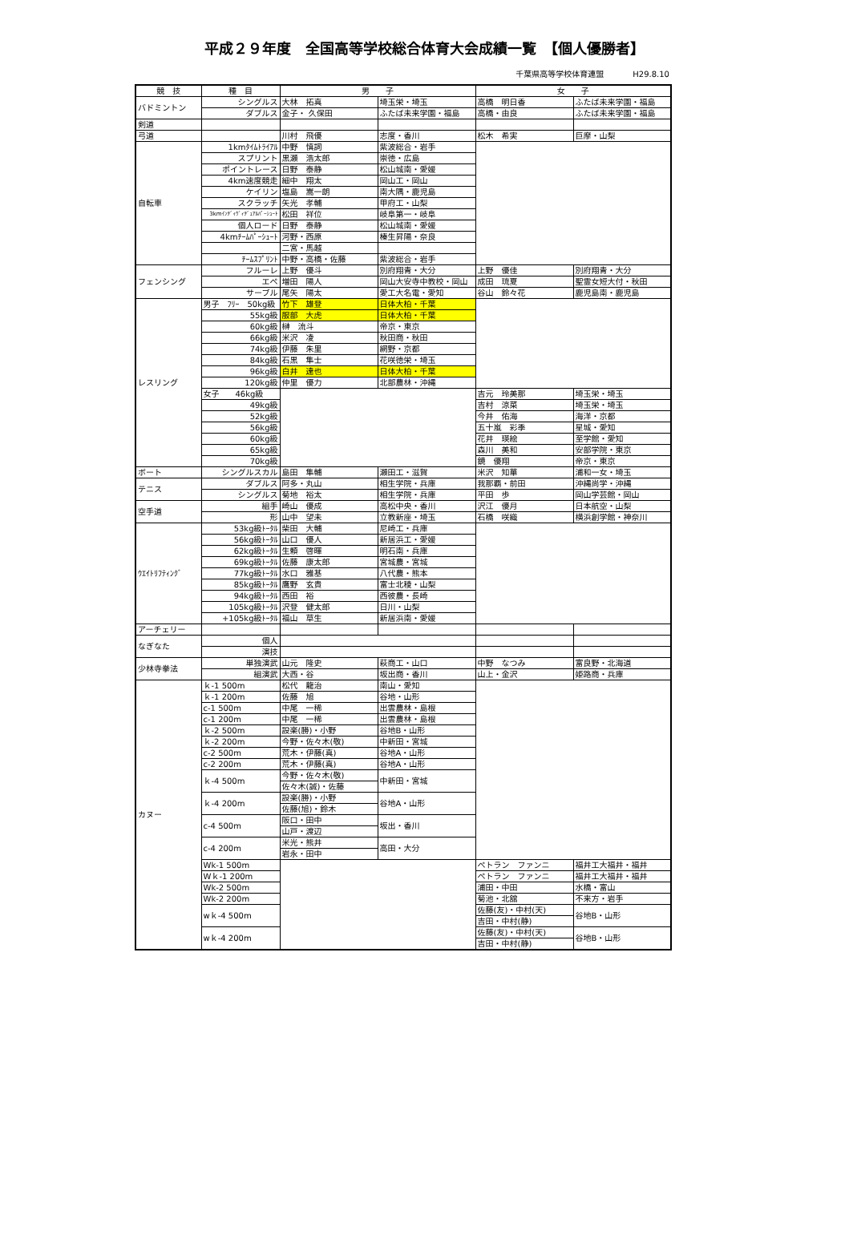平成２９年度　全国高等学校総合体育大会成績一覧　【個人優勝者】
千葉県高等学校体育連盟 H29.8.10
| 競 技 | 種 目 | 男 子 | | 女 子 | |
| --- | --- | --- | --- | --- | --- |
| バドミントン | シングルス | 大林 拓真 | 埼玉栄・埼玉 | 高橋 明日香 | ふたば未来学園・福島 |
| | ダブルス | 金子・ 久保田 | ふたば未来学園・福島 | 高橋・由良 | ふたば未来学園・福島 |
| 剣道 | | | | | |
| 弓道 | | 川村 飛優 | 志度・香川 | 松木 希実 | 巨摩・山梨 |
| 自転車 | 1kmﾀｲﾑﾄﾗｲｱﾙ | 中野 慎詞 | 紫波総合・岩手 | | |
| | スプリント | 黒瀬 浩太郎 | 崇徳・広島 | | |
| | ポイントレース | 日野 泰静 | 松山城南・愛媛 | | |
| | 4km速度競走 | 細中 翔太 | 岡山工・岡山 | | |
| | ケイリン | 塩島 嵩一朗 | 南大隅・鹿児島 | | |
| | スクラッチ | 矢光 孝輔 | 甲府工・山梨 | | |
| | 3kmｲﾝﾃﾞｨｳﾞｨﾃﾞｭｱﾙﾊﾟｰｼｭｰﾄ | 松田 祥位 | 岐阜第一・岐阜 | | |
| | 個人ロード | 日野 泰静 | 松山城南・愛媛 | | |
| | 4kmﾁｰﾑﾊﾟｰｼｭｰﾄ | 河野・西原 | 榛生昇陽・奈良 | | |
| | | 二宮・馬越 | | | |
| | ﾁｰﾑｽﾌﾟﾘﾝﾄ | 中野・高橋・佐藤 | 紫波総合・岩手 | | |
| フェンシング | フルーレ | 上野 優斗 | 別府翔青・大分 | 上野 優佳 | 別府翔青・大分 |
| | エペ | 増田 陽人 | 岡山大安寺中教校・岡山 | 成田 琉夏 | 聖霊女短大付・秋田 |
| | サーブル | 尾矢 陽太 | 愛工大名電・愛知 | 谷山 鈴々花 | 鹿児島南・鹿児島 |
| レスリング | 男子 ﾌﾘｰ 50kg級 | 竹下 雄登 | 日体大柏・千葉 | | |
| | 55kg級 | 服部 大虎 | 日体大柏・千葉 | | |
| | 60kg級 | 榊 流斗 | 帝京・東京 | | |
| | 66kg級 | 米沢 凌 | 秋田商・秋田 | | |
| | 74kg級 | 伊藤 朱里 | 網野・京都 | | |
| | 84kg級 | 石黒 隼士 | 花咲徳栄・埼玉 | | |
| | 96kg級 | 白井 達也 | 日体大柏・千葉 | | |
| | 120kg級 | 仲里 優力 | 北部農林・沖縄 | | |
| | 女子 46kg級 | | | 吉元 玲美那 | 埼玉栄・埼玉 |
| | 49kg級 | | | 吉村 涼菜 | 埼玉栄・埼玉 |
| | 52kg級 | | | 今井 佑海 | 海洋・京都 |
| | 56kg級 | | | 五十嵐 彩季 | 星城・愛知 |
| | 60kg級 | | | 花井 瑛絵 | 至学館・愛知 |
| | 65kg級 | | | 森川 美和 | 安部学院・東京 |
| | 70kg級 | | | 鏡 優翔 | 帝京・東京 |
| ボート | シングルスカル | 島田 隼輔 | 瀬田工・滋賀 | 米沢 知華 | 浦和一女・埼玉 |
| テニス | ダブルス | 阿多・丸山 | 相生学院・兵庫 | 我那覇・前田 | 沖縄尚学・沖縄 |
| | シングルス | 菊地 裕太 | 相生学院・兵庫 | 平田 歩 | 岡山学芸館・岡山 |
| 空手道 | 組手 | 崎山 優成 | 高松中央・香川 | 沢江 優月 | 日本航空・山梨 |
| | 形 | 山中 望未 | 立教新座・埼玉 | 石橋 咲織 | 横浜創学館・神奈川 |
| ｳｴｲﾄﾘﾌﾃｨﾝｸﾞ | 53kg級ﾄｰﾀﾙ | 柴田 大輔 | 尼崎工・兵庫 | | |
| | 56kg級ﾄｰﾀﾙ | 山口 優人 | 新居浜工・愛媛 | | |
| | 62kg級ﾄｰﾀﾙ | 生頼 啓暉 | 明石南・兵庫 | | |
| | 69kg級ﾄｰﾀﾙ | 佐藤 康太郎 | 宮城農・宮城 | | |
| | 77kg級ﾄｰﾀﾙ | 水口 雅基 | 八代農・熊本 | | |
| | 85kg級ﾄｰﾀﾙ | 鷹野 玄貴 | 富士北稜・山梨 | | |
| | 94kg級ﾄｰﾀﾙ | 西田 裕 | 西彼農・長崎 | | |
| | 105kg級ﾄｰﾀﾙ | 沢登 健太郎 | 日川・山梨 | | |
| | +105kg級ﾄｰﾀﾙ | 福山 草生 | 新居浜南・愛媛 | | |
| アーチェリー | | | | | |
| なぎなた | 個人 | | | | |
| | 演技 | | | | |
| 少林寺拳法 | 単独演武 | 山元 隆史 | 萩商工・山口 | 中野 なつみ | 富良野・北海道 |
| | 組演武 | 大西・谷 | 坂出商・香川 | 山上・金沢 | 姫路商・兵庫 |
| カヌー | ｋ-1 500m | 松代 龍治 | 南山・愛知 | | |
| | ｋ-1 200m | 佐藤 旭 | 谷地・山形 | | |
| | c-1 500m | 中尾 一稀 | 出雲農林・島根 | | |
| | c-1 200m | 中尾 一稀 | 出雲農林・島根 | | |
| | ｋ-2 500m | 設楽(勝)・小野 | 谷地B・山形 | | |
| | ｋ-2 200m | 今野・佐々木(敬) | 中新田・宮城 | | |
| | c-2 500m | 荒木・伊藤(真) | 谷地A・山形 | | |
| | c-2 200m | 荒木・伊藤(真) | 谷地A・山形 | | |
| | ｋ-4 500m | 今野・佐々木(敬) | 中新田・宮城 | | |
| | | 佐々木(誠)・佐藤 | | | |
| | ｋ-4 200m | 設楽(勝)・小野 | 谷地A・山形 | | |
| | | 佐藤(旭)・鈴木 | | | |
| | c-4 500m | 阪口・田中 | 坂出・香川 | | |
| | | 山戸・渡辺 | | | |
| | c-4 200m | 米光・熊井 | 高田・大分 | | |
| | | 岩永・田中 | | | |
| | Wk-1 500m | | | ペトラン ファンニ | 福井工大福井・福井 |
| | Wｋ-1 200m | | | ペトラン ファンニ | 福井工大福井・福井 |
| | Wk-2 500m | | | 浦田・中田 | 水橋・富山 |
| | Wk-2 200m | | | 菊池・北舘 | 不来方・岩手 |
| | wｋ-4 500m | | | 佐藤(友)・中村(天) | 谷地B・山形 |
| | | | | 吉田・中村(静) | |
| | wｋ-4 200m | | | 佐藤(友)・中村(天) | 谷地B・山形 |
| | | | | 吉田・中村(静) | |